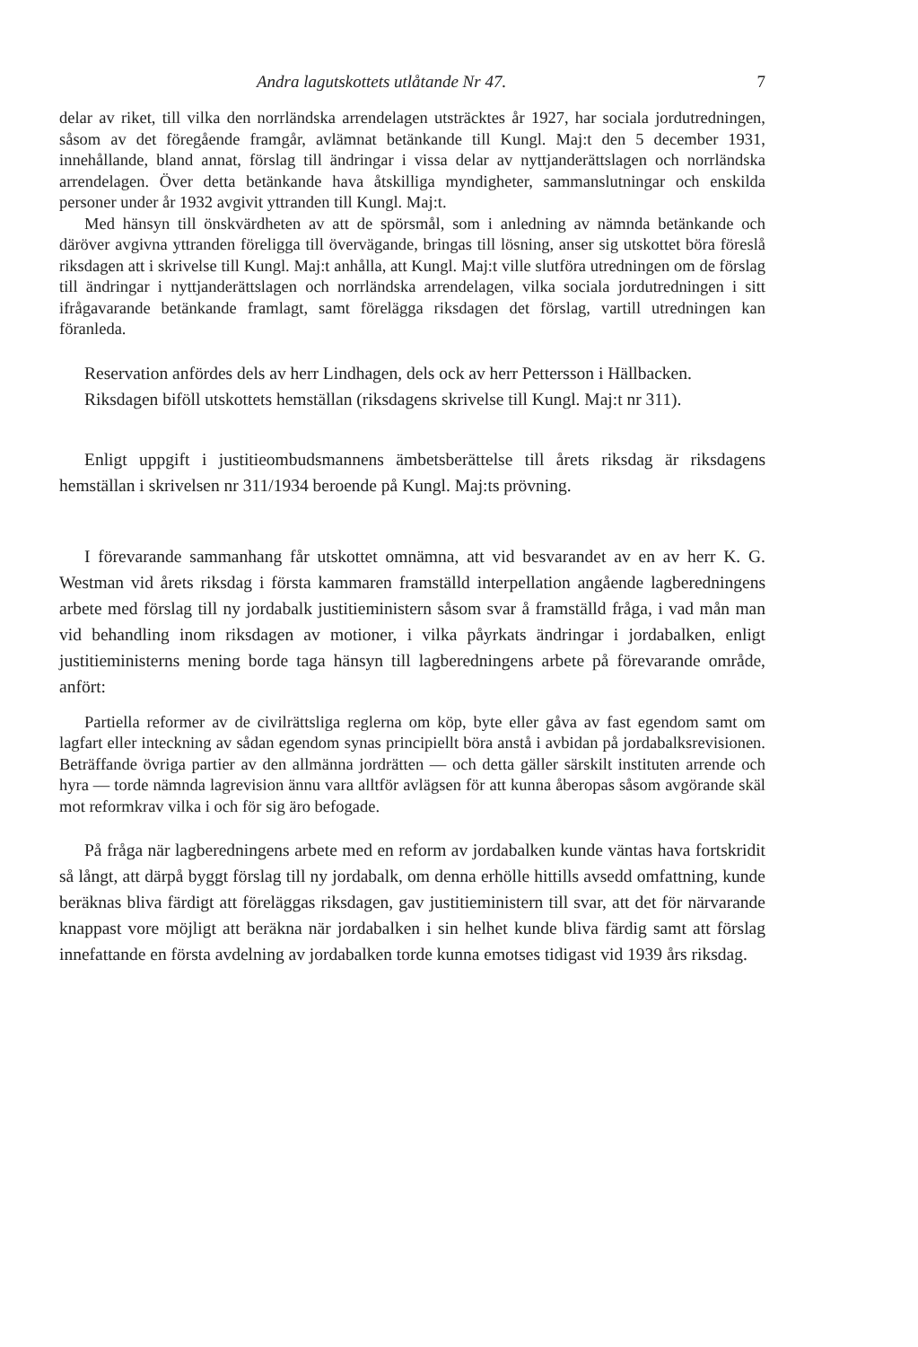Andra lagutskottets utlåtande Nr 47. 7
delar av riket, till vilka den norrländska arrendelagen utsträcktes år 1927, har sociala jordutredningen, såsom av det föregående framgår, avlämnat betänkande till Kungl. Maj:t den 5 december 1931, innehållande, bland annat, förslag till ändringar i vissa delar av nyttjanderättslagen och norrländska arrendelagen. Över detta betänkande hava åtskilliga myndigheter, sammanslutningar och enskilda personer under år 1932 avgivit yttranden till Kungl. Maj:t.
Med hänsyn till önskvärdheten av att de spörsmål, som i anledning av nämnda betänkande och däröver avgivna yttranden föreligga till övervägande, bringas till lösning, anser sig utskottet böra föreslå riksdagen att i skrivelse till Kungl. Maj:t anhålla, att Kungl. Maj:t ville slutföra utredningen om de förslag till ändringar i nyttjanderättslagen och norrländska arrendelagen, vilka sociala jordutredningen i sitt ifrågavarande betänkande framlagt, samt förelägga riksdagen det förslag, vartill utredningen kan föranleda.
Reservation anfördes dels av herr Lindhagen, dels ock av herr Pettersson i Hällbacken.
Riksdagen biföll utskottets hemställan (riksdagens skrivelse till Kungl. Maj:t nr 311).
Enligt uppgift i justitieombudsmannens ämbetsberättelse till årets riksdag är riksdagens hemställan i skrivelsen nr 311/1934 beroende på Kungl. Maj:ts prövning.
I förevarande sammanhang får utskottet omnämna, att vid besvarandet av en av herr K. G. Westman vid årets riksdag i första kammaren framställd interpellation angående lagberedningens arbete med förslag till ny jordabalk justitieministern såsom svar å framställd fråga, i vad mån man vid behandling inom riksdagen av motioner, i vilka påyrkats ändringar i jordabalken, enligt justitieministerns mening borde taga hänsyn till lagberedningens arbete på förevarande område, anfört:
Partiella reformer av de civilrättsliga reglerna om köp, byte eller gåva av fast egendom samt om lagfart eller inteckning av sådan egendom synas principiellt böra anstå i avbidan på jordabalksrevisionen. Beträffande övriga partier av den allmänna jordrätten — och detta gäller särskilt instituten arrende och hyra — torde nämnda lagrevision ännu vara alltför avlägsen för att kunna åberopas såsom avgörande skäl mot reformkrav vilka i och för sig äro befogade.
På fråga när lagberedningens arbete med en reform av jordabalken kunde väntas hava fortskridit så långt, att därpå byggt förslag till ny jordabalk, om denna erhölle hittills avsedd omfattning, kunde beräknas bliva färdigt att föreläggas riksdagen, gav justitieministern till svar, att det för närvarande knappast vore möjligt att beräkna när jordabalken i sin helhet kunde bliva färdig samt att förslag innefattande en första avdelning av jordabalken torde kunna emotses tidigast vid 1939 års riksdag.